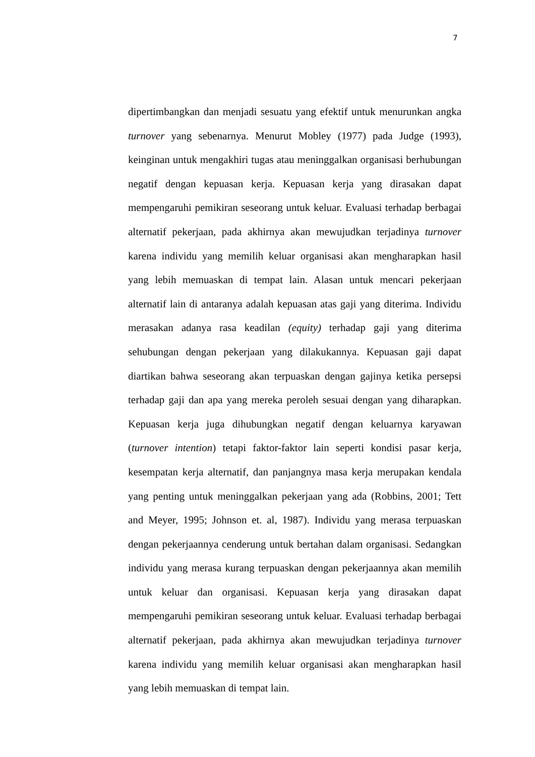7
dipertimbangkan dan menjadi sesuatu yang efektif untuk menurunkan angka turnover yang sebenarnya. Menurut Mobley (1977) pada Judge (1993), keinginan untuk mengakhiri tugas atau meninggalkan organisasi berhubungan negatif dengan kepuasan kerja. Kepuasan kerja yang dirasakan dapat mempengaruhi pemikiran seseorang untuk keluar. Evaluasi terhadap berbagai alternatif pekerjaan, pada akhirnya akan mewujudkan terjadinya turnover karena individu yang memilih keluar organisasi akan mengharapkan hasil yang lebih memuaskan di tempat lain. Alasan untuk mencari pekerjaan alternatif lain di antaranya adalah kepuasan atas gaji yang diterima. Individu merasakan adanya rasa keadilan (equity) terhadap gaji yang diterima sehubungan dengan pekerjaan yang dilakukannya. Kepuasan gaji dapat diartikan bahwa seseorang akan terpuaskan dengan gajinya ketika persepsi terhadap gaji dan apa yang mereka peroleh sesuai dengan yang diharapkan. Kepuasan kerja juga dihubungkan negatif dengan keluarnya karyawan (turnover intention) tetapi faktor-faktor lain seperti kondisi pasar kerja, kesempatan kerja alternatif, dan panjangnya masa kerja merupakan kendala yang penting untuk meninggalkan pekerjaan yang ada (Robbins, 2001; Tett and Meyer, 1995; Johnson et. al, 1987). Individu yang merasa terpuaskan dengan pekerjaannya cenderung untuk bertahan dalam organisasi. Sedangkan individu yang merasa kurang terpuaskan dengan pekerjaannya akan memilih untuk keluar dan organisasi. Kepuasan kerja yang dirasakan dapat mempengaruhi pemikiran seseorang untuk keluar. Evaluasi terhadap berbagai alternatif pekerjaan, pada akhirnya akan mewujudkan terjadinya turnover karena individu yang memilih keluar organisasi akan mengharapkan hasil yang lebih memuaskan di tempat lain.